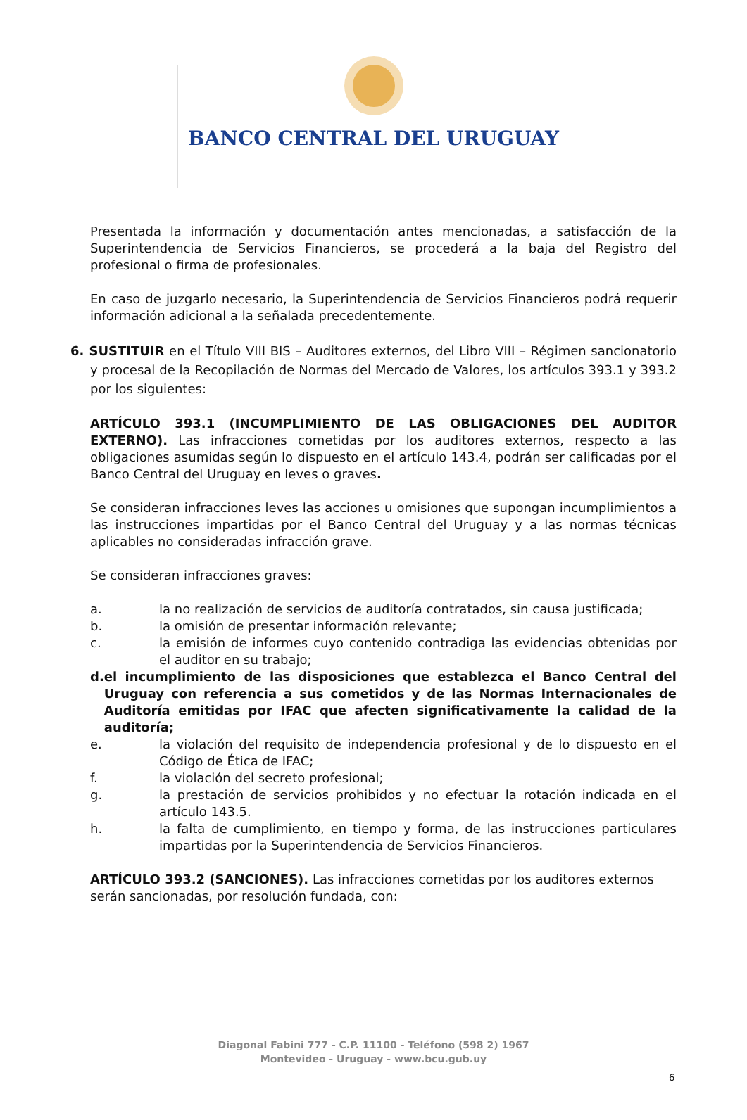BANCO CENTRAL DEL URUGUAY
Presentada la información y documentación antes mencionadas, a satisfacción de la Superintendencia de Servicios Financieros, se procederá a la baja del Registro del profesional o firma de profesionales.
En caso de juzgarlo necesario, la Superintendencia de Servicios Financieros podrá requerir información adicional a la señalada precedentemente.
6. SUSTITUIR en el Título VIII BIS – Auditores externos, del Libro VIII – Régimen sancionatorio y procesal de la Recopilación de Normas del Mercado de Valores, los artículos 393.1 y 393.2 por los siguientes:
ARTÍCULO 393.1 (INCUMPLIMIENTO DE LAS OBLIGACIONES DEL AUDITOR EXTERNO). Las infracciones cometidas por los auditores externos, respecto a las obligaciones asumidas según lo dispuesto en el artículo 143.4, podrán ser calificadas por el Banco Central del Uruguay en leves o graves.
Se consideran infracciones leves las acciones u omisiones que supongan incumplimientos a las instrucciones impartidas por el Banco Central del Uruguay y a las normas técnicas aplicables no consideradas infracción grave.
Se consideran infracciones graves:
a. la no realización de servicios de auditoría contratados, sin causa justificada;
b. la omisión de presentar información relevante;
c. la emisión de informes cuyo contenido contradiga las evidencias obtenidas por el auditor en su trabajo;
d. el incumplimiento de las disposiciones que establezca el Banco Central del Uruguay con referencia a sus cometidos y de las Normas Internacionales de Auditoría emitidas por IFAC que afecten significativamente la calidad de la auditoría;
e. la violación del requisito de independencia profesional y de lo dispuesto en el Código de Ética de IFAC;
f. la violación del secreto profesional;
g. la prestación de servicios prohibidos y no efectuar la rotación indicada en el artículo 143.5.
h. la falta de cumplimiento, en tiempo y forma, de las instrucciones particulares impartidas por la Superintendencia de Servicios Financieros.
ARTÍCULO 393.2 (SANCIONES). Las infracciones cometidas por los auditores externos serán sancionadas, por resolución fundada, con:
Diagonal Fabini 777 - C.P. 11100 - Teléfono (598 2) 1967
Montevideo - Uruguay - www.bcu.gub.uy
6